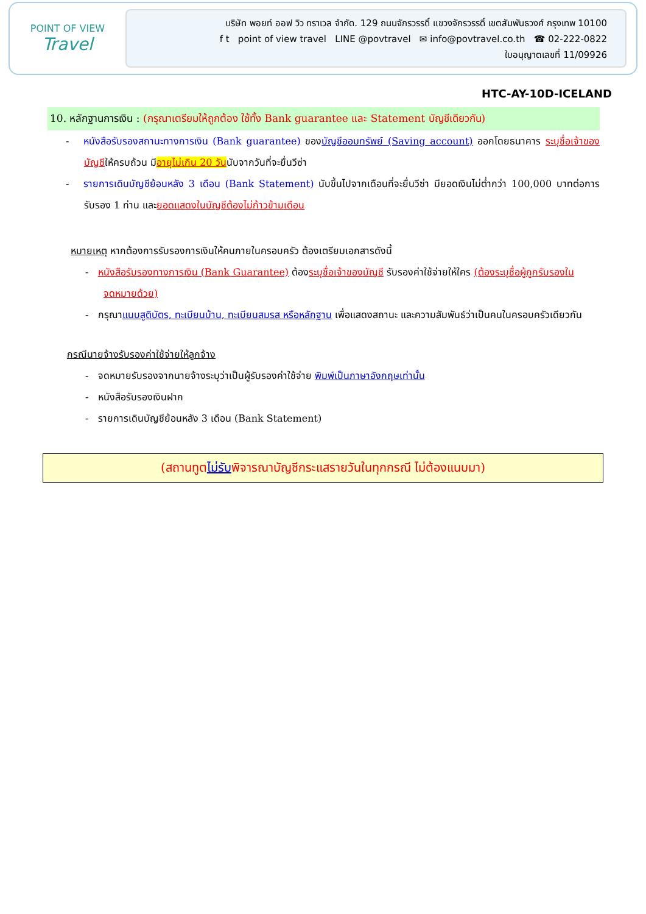POINT OF VIEW
Travel
บริษัท พอยท์ ออฟ วิว ทราเวล จำกัด. 129 ถนนจักรวรรดิ์ แขวงจักรวรรดิ์ เขตสัมพันธวงศ์ กรุงเทพ 10100
f t point of view travel LINE @povtravel ✉ info@povtravel.co.th ☎ 02-222-0822
ใบอนุญาตเลขที่ 11/09926
HTC-AY-10D-ICELAND
10. หลักฐานการเงิน : (กรุณาเตรียมให้ถูกต้อง ใช้ทั้ง Bank guarantee และ Statement บัญชีเดียวกัน)
- หนังสือรับรองสถานะทางการเงิน (Bank guarantee) ของบัญชีออมทรัพย์ (Saving account) ออกโดยธนาคาร ระบุชื่อเจ้าของบัญชีให้ครบถ้วน มีอายุไม่เกิน 20 วันนับจากวันที่จะยื่นวีซ่า
- รายการเดินบัญชีย้อนหลัง 3 เดือน (Bank Statement) นับขึ้นไปจากเดือนที่จะยื่นวีซ่า มียอดเงินไม่ต่ำกว่า 100,000 บาทต่อการรับรอง 1 ท่าน และยอดแสดงในบัญชีต้องไม่ก้าวข้ามเดือน
หมายเหตุ หากต้องการรับรองการเงินให้คนภายในครอบครัว ต้องเตรียมเอกสารดังนี้
- หนังสือรับรองทางการเงิน (Bank Guarantee) ต้องระบุชื่อเจ้าของบัญชี รับรองค่าใช้จ่ายให้ใคร (ต้องระบุชื่อผู้ถูกรับรองในจดหมายด้วย)
- กรุณาแนบสูติบัตร, ทะเบียนบ้าน, ทะเบียนสมรส หรือหลักฐาน เพื่อแสดงสถานะ และความสัมพันธ์ว่าเป็นคนในครอบครัวเดียวกัน
กรณีนายจ้างรับรองค่าใช้จ่ายให้ลูกจ้าง
- จดหมายรับรองจากนายจ้างระบุว่าเป็นผู้รับรองค่าใช้จ่าย พิมพ์เป็นภาษาอังกฤษเท่านั้น
- หนังสือรับรองเงินฝาก
- รายการเดินบัญชีย้อนหลัง 3 เดือน (Bank Statement)
(สถานทูตไม่รับพิจารณาบัญชีกระแสรายวันในทุกกรณี ไม่ต้องแนบมา)